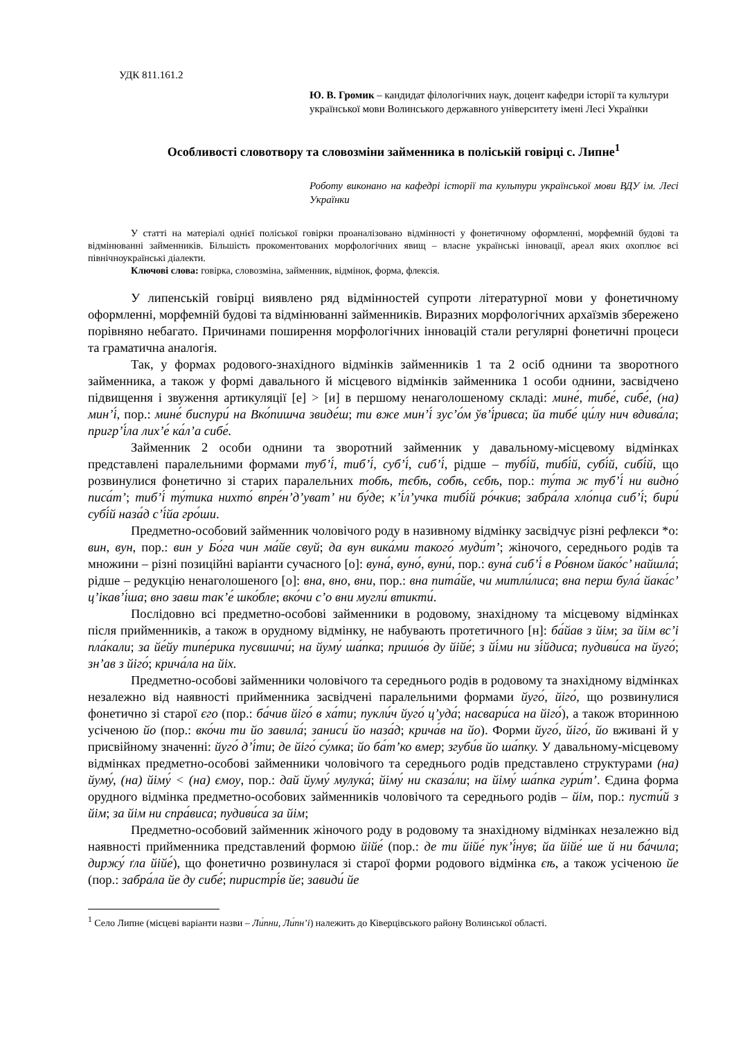УДК 811.161.2
Ю. В. Громик – кандидат філологічних наук, доцент кафедри історії та культури української мови Волинського державного університету імені Лесі Українки
Особливості словотвору та словозміни займенника в поліській говірці с. Липне<sup>1</sup>
Роботу виконано на кафедрі історії та культури української мови ВДУ ім. Лесі Українки
У статті на матеріалі однієї поліської говірки проаналізовано відмінності у фонетичному оформленні, морфемній будові та відмінюванні займенників. Більшість прокоментованих морфологічних явищ – власне українські інновації, ареал яких охоплює всі північноукраїнські діалекти.
Ключові слова: говірка, словозміна, займенник, відмінок, форма, флексія.
У липенській говірці виявлено ряд відмінностей супроти літературної мови у фонетичному оформленні, морфемній будові та відмінюванні займенників. Виразних морфологічних архаїзмів збережено порівняно небагато. Причинами поширення морфологічних інновацій стали регулярні фонетичні процеси та граматична аналогія.
Так, у формах родового-знахідного відмінків займенників 1 та 2 осіб однини та зворотного займенника, а також у формі давального й місцевого відмінків займенника 1 особи однини, засвідчено підвищення і звуження артикуляції [е] > [и] в першому ненаголошеному складі: мине́, тибе́, сибе́, (на) мин’і́, пор.: мине́ биспури́ на Вко́пишча звиде́ш; ти вже мин’і́ зус’о́м ўв’і́ривса; йа тибе́ ци́лу нич вдива́ла; пригр’і́ла лих’е́ ка́л’а сибе́.
Займенник 2 особи однини та зворотний займенник у давальному-місцевому відмінках представлені паралельними формами туб’і́, тиб’і́, суб’і́, сиб’і́, рідше – тубі́й, тибі́й, субі́й, сибі́й, що розвинулися фонетично зі старих паралельних тобѣ, тєбѣ, собѣ, сєбѣ, пор.: ту́та ж туб’і́ ни видно́ писа́т’; тиб’і́ ту́тика нихто́ впре́н’д’уват’ ни бу́де; к’і́л’учка тибі́й ро́чкив; забра́ла хло́пца сиб’і́; бири́ субі́й наза́д с’і́йа гро́ши.
Предметно-особовий займенник чоловічого роду в називному відмінку засвідчує різні рефлекси *о: вин, вун, пор.: вин у Бо́га чин ма́йе свуй; да вун вика́ми такого́ муди́т’; жіночого, середнього родів та множини – різні позиційні варіанти сучасного [о]: вуна́, вуно́, вуни́, пор.: вуна́ сиб’і́ в Ро́вном йако́с’ найшла́; рідше – редукцію ненаголошеного [о]: вна, вно, вни, пор.: вна пита́йе, чи митли́лиса; вна перш була́ йака́с’ ц’ікав’і́ша; вно завш так’е́ шко́бле; вко́чи с’о вни мугли́ втикти́.
Послідовно всі предметно-особові займенники в родовому, знахідному та місцевому відмінках після прийменників, а також в орудному відмінку, не набувають протетичного [н]: ба́йав з йім; за йім вс’і пла́кали; за йе́йу типе́рика пусвишчи́; на йуму́ ша́пка; пришо́в ду йійе́; з йі́ми ни зі́йдиса; пудиви́са на йуго́; зн’ав з йіго́; крича́ла на йіх.
Предметно-особові займенники чоловічого та середнього родів в родовому та знахідному відмінках незалежно від наявності прийменника засвідчені паралельними формами йуго́, йіго́, що розвинулися фонетично зі старої єго (пор.: ба́чив йіго́ в ха́ти; пукли́ч йуго́ ц’уда́; насвари́са на йіго́), а також вторинною усіченою йо (пор.: вко́чи ти йо завила́; заниси́ йо наза́д; крича́в на йо). Форми йуго́, йіго́, йо вживані й у присвійному значенні: йуго́ д’і́ти; де йіго́ су́мка; йо ба́т’ко вмер; згуби́в йо ша́пку. У давальному-місцевому відмінках предметно-особові займенники чоловічого та середнього родів представлено структурами (на) йуму́, (на) йіму́ < (на) ємоу, пор.: дай йуму́ мулука́; йіму́ ни сказа́ли; на йіму́ ша́пка гури́т’. Єдина форма орудного відмінка предметно-особових займенників чоловічого та середнього родів – йім, пор.: пусти́й з йім; за йім ни спра́виса; пудиви́са за йім;
Предметно-особовий займенник жіночого роду в родовому та знахідному відмінках незалежно від наявності прийменника представлений формою йійе́ (пор.: де ти йійе́ пук’і́нув; йа йійе́ ше й ни ба́чила; диржу́ ґла йійе́), що фонетично розвинулася зі старої форми родового відмінка єѣ, а також усіченою йе (пор.: забра́ла йе ду сибе́; пиристрі́в йе; завиди́ йе
<sup>1</sup> Село Липне (місцеві варіанти назви – Ли́пни, Ли́пн’і) належить до Ківерцівського району Волинської області.